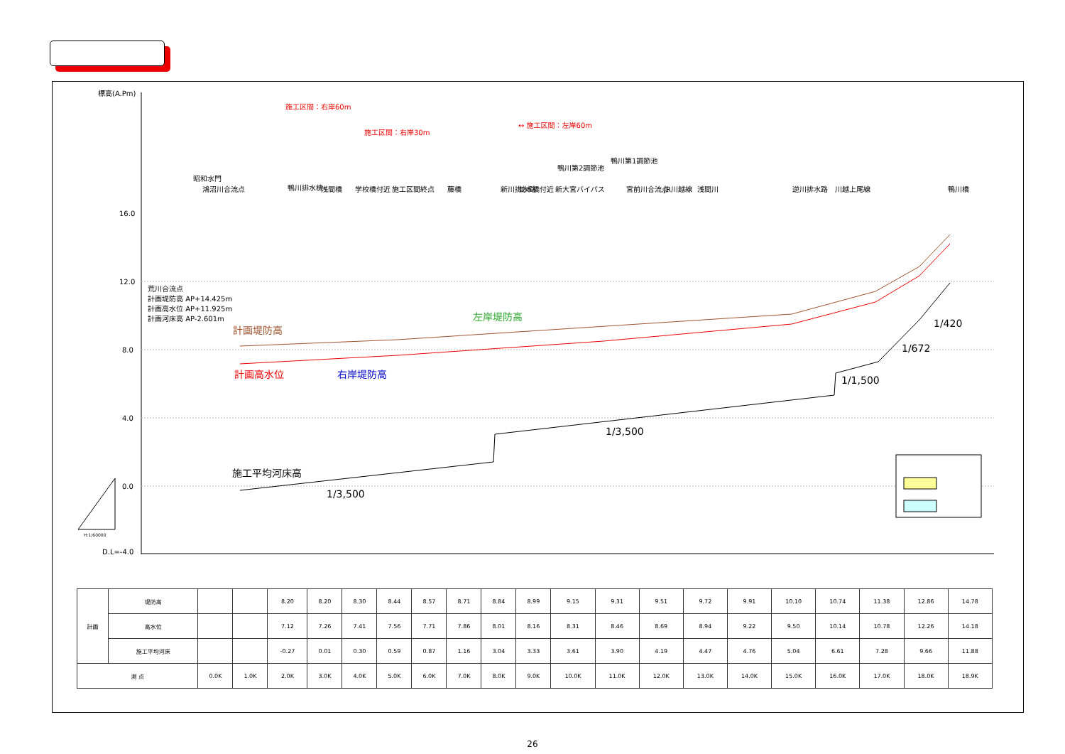標高(A.Pm)
16.0
12.0
8.0
4.0
0.0
D.L=-4.0
施工区間：右岸60m
施工区間：右岸30m
↔ 施工区間：左岸60m
荒川合流点
計画堤防高 AP+14.425m
計画高水位 AP+11.925m
計画河床高 AP-2.601m
計画堤防高
計画高水位
右岸堤防高
左岸堤防高
施工平均河床高
1/3,500
1/3,500
1/1,500
1/672
1/420
昭和水門
鴻沼川合流点
鴨川排水機
浅間橋
学校橋付近
施工区間終点
藤橋
新川排水路
並木橋付近
鴨川第2調節池
新大宮バイパス
鴨川第1調節池
宮前川合流点
JR川越線
浅間川
逆川排水路
川越上尾線
鴨川橋
H:1/60000
| 計画 | 堤防高 | | | 8.20 | 8.20 | 8.30 | 8.44 | 8.57 | 8.71 | 8.84 | 8.99 | 9.15 | 9.31 | 9.51 | 9.72 | 9.91 | 10.10 | 10.74 | 11.38 | 12.86 | 14.78 |
| | 高水位 | | | 7.12 | 7.26 | 7.41 | 7.56 | 7.71 | 7.86 | 8.01 | 8.16 | 8.31 | 8.46 | 8.69 | 8.94 | 9.22 | 9.50 | 10.14 | 10.78 | 12.26 | 14.18 |
| | 施工平均河床 | | | -0.27 | 0.01 | 0.30 | 0.59 | 0.87 | 1.16 | 3.04 | 3.33 | 3.61 | 3.90 | 4.19 | 4.47 | 4.76 | 5.04 | 6.61 | 7.28 | 9.66 | 11.88 |
| 測 点 | | 0.0K | 1.0K | 2.0K | 3.0K | 4.0K | 5.0K | 6.0K | 7.0K | 8.0K | 9.0K | 10.0K | 11.0K | 12.0K | 13.0K | 14.0K | 15.0K | 16.0K | 17.0K | 18.0K | 18.9K |
26